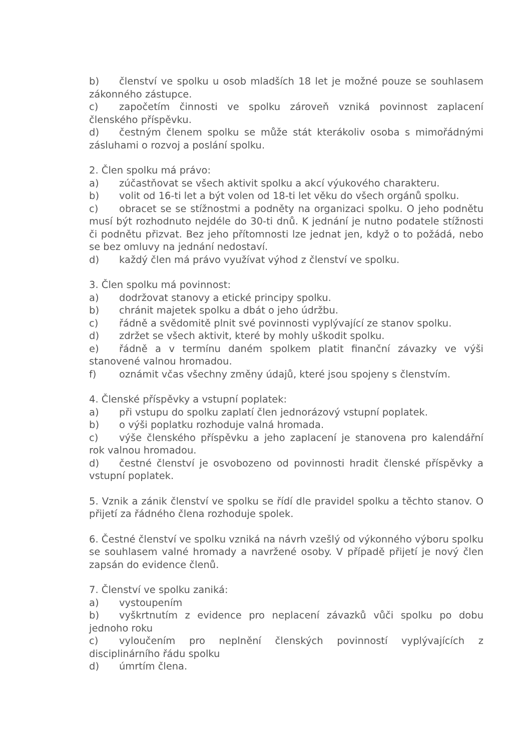b) členství ve spolku u osob mladších 18 let je možné pouze se souhlasem zákonného zástupce.
c) započetím činnosti ve spolku zároveň vzniká povinnost zaplacení členského příspěvku.
d) čestným členem spolku se může stát kterákoliv osoba s mimořádnými zásluhami o rozvoj a poslání spolku.
2. Člen spolku má právo:
a) zúčastňovat se všech aktivit spolku a akcí výukového charakteru.
b) volit od 16-ti let a být volen od 18-ti let věku do všech orgánů spolku.
c) obracet se se stížnostmi a podněty na organizaci spolku. O jeho podnětu musí být rozhodnuto nejdéle do 30-ti dnů. K jednání je nutno podatele stížnosti či podnětu přizvat. Bez jeho přítomnosti lze jednat jen, když o to požádá, nebo se bez omluvy na jednání nedostaví.
d) každý člen má právo využívat výhod z členství ve spolku.
3. Člen spolku má povinnost:
a) dodržovat stanovy a etické principy spolku.
b) chránit majetek spolku a dbát o jeho údržbu.
c) řádně a svědomitě plnit své povinnosti vyplývající ze stanov spolku.
d) zdržet se všech aktivit, které by mohly uškodit spolku.
e) řádně a v termínu daném spolkem platit finanční závazky ve výši stanovené valnou hromadou.
f) oznámit včas všechny změny údajů, které jsou spojeny s členstvím.
4. Členské příspěvky a vstupní poplatek:
a) při vstupu do spolku zaplatí člen jednorázový vstupní poplatek.
b) o výši poplatku rozhoduje valná hromada.
c) výše členského příspěvku a jeho zaplacení je stanovena pro kalendářní rok valnou hromadou.
d) čestné členství je osvobozeno od povinnosti hradit členské příspěvky a vstupní poplatek.
5. Vznik a zánik členství ve spolku se řídí dle pravidel spolku a těchto stanov. O přijetí za řádného člena rozhoduje spolek.
6. Čestné členství ve spolku vzniká na návrh vzešlý od výkonného výboru spolku se souhlasem valné hromady a navržené osoby. V případě přijetí je nový člen zapsán do evidence členů.
7. Členství ve spolku zaniká:
a) vystoupením
b) vyškrtnutím z evidence pro neplacení závazků vůči spolku po dobu jednoho roku
c) vyloučením pro neplnění členských povinností vyplývajících z disciplinárního řádu spolku
d) úmrtím člena.